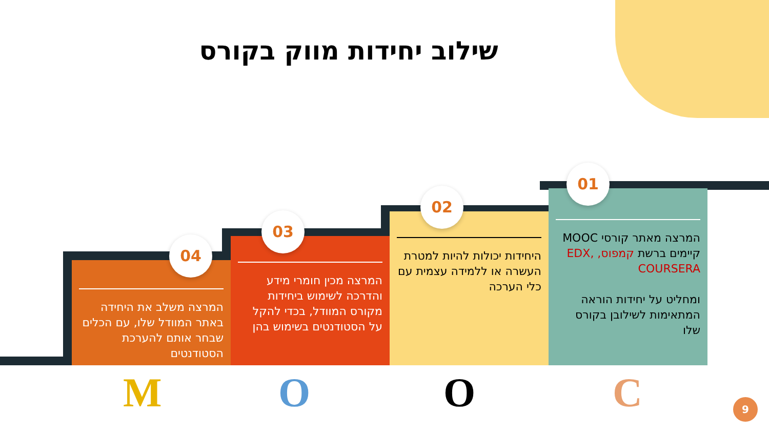שילוב יחידות מווק בקורס
01
המרצה מאתר קורסי MOOC קיימים ברשת קמפוס, EDX, COURSERA
ומחליט על יחידות הוראה המתאימות לשילובן בקורס שלו
02
היחידות יכולות להיות למטרת העשרה או ללמידה עצמית עם כלי הערכה
03
המרצה מכין חומרי מידע והדרכה לשימוש ביחידות מקורס המוודל, בכדי להקל על הסטודנטים בשימוש בהן
04
המרצה משלב את היחידה באתר המוודל שלו, עם הכלים שבחר אותם להערכת הסטודנטים
M O O C 9